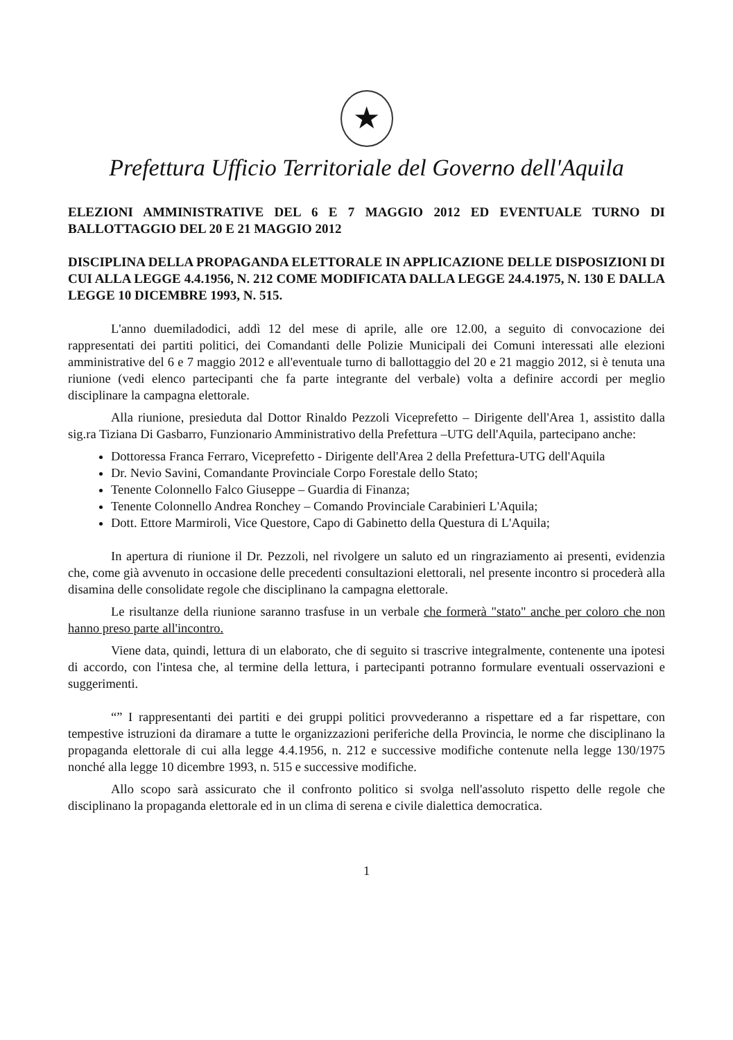★
Prefettura Ufficio Territoriale del Governo dell'Aquila
ELEZIONI AMMINISTRATIVE DEL 6 E 7 MAGGIO 2012 ED EVENTUALE TURNO DI BALLOTTAGGIO DEL 20 E 21 MAGGIO 2012
DISCIPLINA DELLA PROPAGANDA ELETTORALE IN APPLICAZIONE DELLE DISPOSIZIONI DI CUI ALLA LEGGE 4.4.1956, N. 212 COME MODIFICATA DALLA LEGGE 24.4.1975, N. 130 E DALLA LEGGE 10 DICEMBRE 1993, N. 515.
L'anno duemiladodici, addì 12 del mese di aprile, alle ore 12.00, a seguito di convocazione dei rappresentati dei partiti politici, dei Comandanti delle Polizie Municipali dei Comuni interessati alle elezioni amministrative del 6 e 7 maggio 2012 e all'eventuale turno di ballottaggio del 20 e 21 maggio 2012, si è tenuta una riunione (vedi elenco partecipanti che fa parte integrante del verbale) volta a definire accordi per meglio disciplinare la campagna elettorale.
Alla riunione, presieduta dal Dottor Rinaldo Pezzoli Viceprefetto – Dirigente dell'Area 1, assistito dalla sig.ra Tiziana Di Gasbarro, Funzionario Amministrativo della Prefettura –UTG dell'Aquila, partecipano anche:
Dottoressa Franca Ferraro, Viceprefetto - Dirigente dell'Area 2 della Prefettura-UTG dell'Aquila
Dr. Nevio Savini, Comandante Provinciale Corpo Forestale dello Stato;
Tenente Colonnello Falco Giuseppe – Guardia di Finanza;
Tenente Colonnello Andrea Ronchey – Comando Provinciale Carabinieri L'Aquila;
Dott. Ettore Marmiroli, Vice Questore, Capo di Gabinetto della Questura di L'Aquila;
In apertura di riunione il Dr. Pezzoli, nel rivolgere un saluto ed un ringraziamento ai presenti, evidenzia che, come già avvenuto in occasione delle precedenti consultazioni elettorali, nel presente incontro si procederà alla disamina delle consolidate regole che disciplinano la campagna elettorale.
Le risultanze della riunione saranno trasfuse in un verbale che formerà "stato" anche per coloro che non hanno preso parte all'incontro.
Viene data, quindi, lettura di un elaborato, che di seguito si trascrive integralmente, contenente una ipotesi di accordo, con l'intesa che, al termine della lettura, i partecipanti potranno formulare eventuali osservazioni e suggerimenti.
“” I rappresentanti dei partiti e dei gruppi politici provvederanno a rispettare ed a far rispettare, con tempestive istruzioni da diramare a tutte le organizzazioni periferiche della Provincia, le norme che disciplinano la propaganda elettorale di cui alla legge 4.4.1956, n. 212 e successive modifiche contenute nella legge 130/1975 nonché alla legge 10 dicembre 1993, n. 515 e successive modifiche.
Allo scopo sarà assicurato che il confronto politico si svolga nell'assoluto rispetto delle regole che disciplinano la propaganda elettorale ed in un clima di serena e civile dialettica democratica.
1